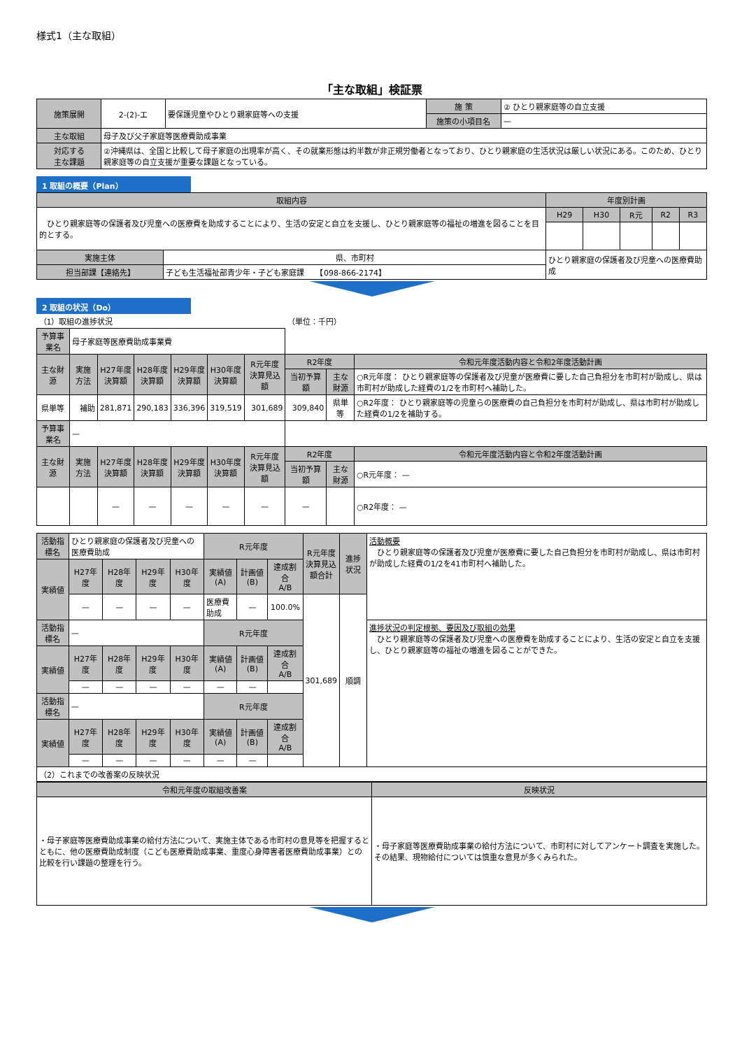様式1（主な取組）
「主な取組」検証票
| 施策展開 | 2-(2)-エ | 要保護児童やひとり親家庭等への支援 | 施 策 | ② ひとり親家庭等の自立支援 |
| | | | 施策の小項目名 | — |
| 主な取組 | 母子及び父子家庭等医療費助成事業 | | | |
| 対応する 主な課題 | ②沖縄県は、全国と比較して母子家庭の出現率が高く、その就業形態は約半数が非正規労働者となっており、ひとり親家庭の生活状況は厳しい状況にある。このため、ひとり親家庭等の自立支援が重要な課題となっている。 | | | |
1 取組の概要（Plan）
| 取組内容 | | 年度別計画 | | | | |
| --- | --- | --- | --- | --- | --- | --- |
| ひとり親家庭等の保護者及び児童への医療費を助成することにより、生活の安定と自立を支援し、ひとり親家庭等の福祉の増進を図ることを目的とする。 | | H29 | H30 | R元 | R2 | R3 |
| 実施主体 | 県、市町村 | ひとり親家庭の保護者及び児童への医療費助成 | | | | |
| 担当部課【連絡先】 | 子ども生活福祉部青少年・子ども家庭課 【098-866-2174】 | | | | | |
2 取組の状況（Do）
| （1）取組の進捗状況 | | | | | | | （単位：千円） | | |
| 予算事業名 | 母子家庭等医療費助成事業費 | | | | | | | | |
| 主な財源 | 実施方法 | H27年度 決算額 | H28年度 決算額 | H29年度 決算額 | H30年度 決算額 | R元年度 決算見込額 | R2年度 | | 令和元年度活動内容と令和2年度活動計画 |
| | | | | | | | 当初予算額 | 主な財源 | ○R元年度： ひとり親家庭等の保護者及び児童が医療費に要した自己負担分を市町村が助成し、県は市町村が助成した経費の1/2を市町村へ補助した。 |
| 県単等 | 補助 | 281,871 | 290,183 | 336,396 | 319,519 | 301,689 | 309,840 | 県単等 | ○R2年度： ひとり親家庭等の児童らの医療費の自己負担分を市町村が助成し、県は市町村が助成した経費の1/2を補助する。 |
| 予算事業名 | — | | | | | | | | |
| 主な財源 | 実施方法 | H27年度 決算額 | H28年度 決算額 | H29年度 決算額 | H30年度 決算額 | R元年度 決算見込額 | R2年度 | | 令和元年度活動内容と令和2年度活動計画 |
| | | | | | | | 当初予算額 | 主な財源 | ○R元年度： — |
| | | — | — | — | — | — | — | | ○R2年度： — |
| 活動指標名 | ひとり親家庭の保護者及び児童への医療費助成 | | | | R元年度 | | | R元年度 決算見込 額合計 | 進捗状況 | 活動概要 ひとり親家庭等の保護者及び児童が医療費に要した自己負担分を市町村が助成し、県は市町村が助成した経費の1/2を41市町村へ補助した。 |
| 実績値 | H27年度 | H28年度 | H29年度 | H30年度 | 実績値(A) | 計画値(B) | 達成割合 A/B | | | |
| | — | — | — | — | 医療費助成 | — | 100.0% | 301,689 | 順調 | |
| 活動指標名 | — | | | | R元年度 | | | | | 進捗状況の判定根拠、要因及び取組の効果 ひとり親家庭等の保護者及び児童への医療費を助成することにより、生活の安定と自立を支援し、ひとり親家庭等の福祉の増進を図ることができた。 |
| 実績値 | H27年度 | H28年度 | H29年度 | H30年度 | 実績値(A) | 計画値(B) | 達成割合 A/B | | | |
| | — | — | — | — | — | — | | | | |
| 活動指標名 | — | | | | R元年度 | | | | | |
| 実績値 | H27年度 | H28年度 | H29年度 | H30年度 | 実績値(A) | 計画値(B) | 達成割合 A/B | | | |
| | — | — | — | — | — | — | | | | |
| （2）これまでの改善案の反映状況 | | | | | | | | | | |
| 令和元年度の取組改善案 | 反映状況 |
| --- | --- |
| ・母子家庭等医療費助成事業の給付方法について、実施主体である市町村の意見等を把握するとともに、他の医療費助成制度（こども医療費助成事業、重度心身障害者医療費助成事業）との比較を行い課題の整理を行う。 | ・母子家庭等医療費助成事業の給付方法について、市町村に対してアンケート調査を実施した。その結果、現物給付については慎重な意見が多くみられた。 |